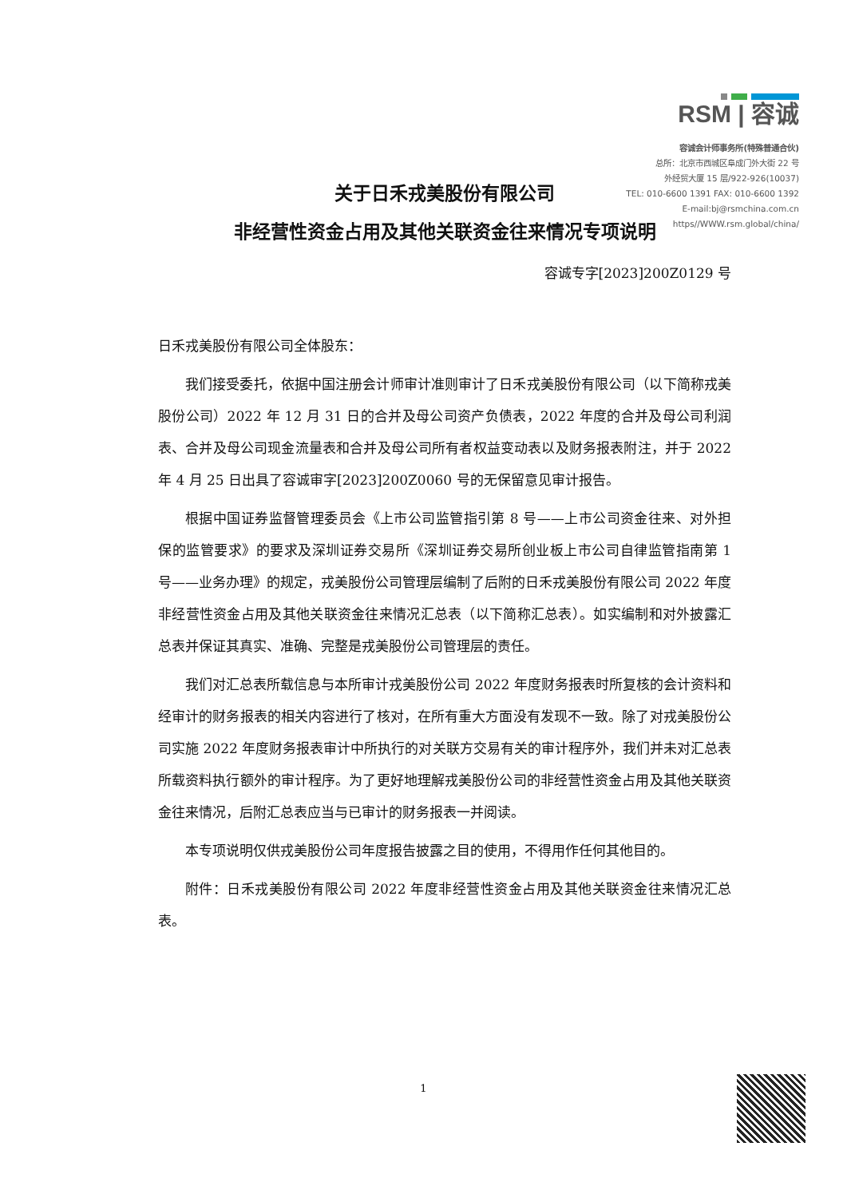RSM | 容诚
容诚会计师事务所(特殊普通合伙)
总所：北京市西城区阜成门外大街 22 号
外经贸大厦 15 层/922-926(10037)
TEL: 010-6600 1391 FAX: 010-6600 1392
E-mail:bj@rsmchina.com.cn
https//WWW.rsm.global/china/
关于日禾戎美股份有限公司
非经营性资金占用及其他关联资金往来情况专项说明
容诚专字[2023]200Z0129 号
日禾戎美股份有限公司全体股东：
我们接受委托，依据中国注册会计师审计准则审计了日禾戎美股份有限公司（以下简称戎美股份公司）2022 年 12 月 31 日的合并及母公司资产负债表，2022 年度的合并及母公司利润表、合并及母公司现金流量表和合并及母公司所有者权益变动表以及财务报表附注，并于 2022 年 4 月 25 日出具了容诚审字[2023]200Z0060 号的无保留意见审计报告。
根据中国证券监督管理委员会《上市公司监管指引第 8 号——上市公司资金往来、对外担保的监管要求》的要求及深圳证券交易所《深圳证券交易所创业板上市公司自律监管指南第 1 号——业务办理》的规定，戎美股份公司管理层编制了后附的日禾戎美股份有限公司 2022 年度非经营性资金占用及其他关联资金往来情况汇总表（以下简称汇总表）。如实编制和对外披露汇总表并保证其真实、准确、完整是戎美股份公司管理层的责任。
我们对汇总表所载信息与本所审计戎美股份公司 2022 年度财务报表时所复核的会计资料和经审计的财务报表的相关内容进行了核对，在所有重大方面没有发现不一致。除了对戎美股份公司实施 2022 年度财务报表审计中所执行的对关联方交易有关的审计程序外，我们并未对汇总表所载资料执行额外的审计程序。为了更好地理解戎美股份公司的非经营性资金占用及其他关联资金往来情况，后附汇总表应当与已审计的财务报表一并阅读。
本专项说明仅供戎美股份公司年度报告披露之目的使用，不得用作任何其他目的。
附件：日禾戎美股份有限公司 2022 年度非经营性资金占用及其他关联资金往来情况汇总表。
1